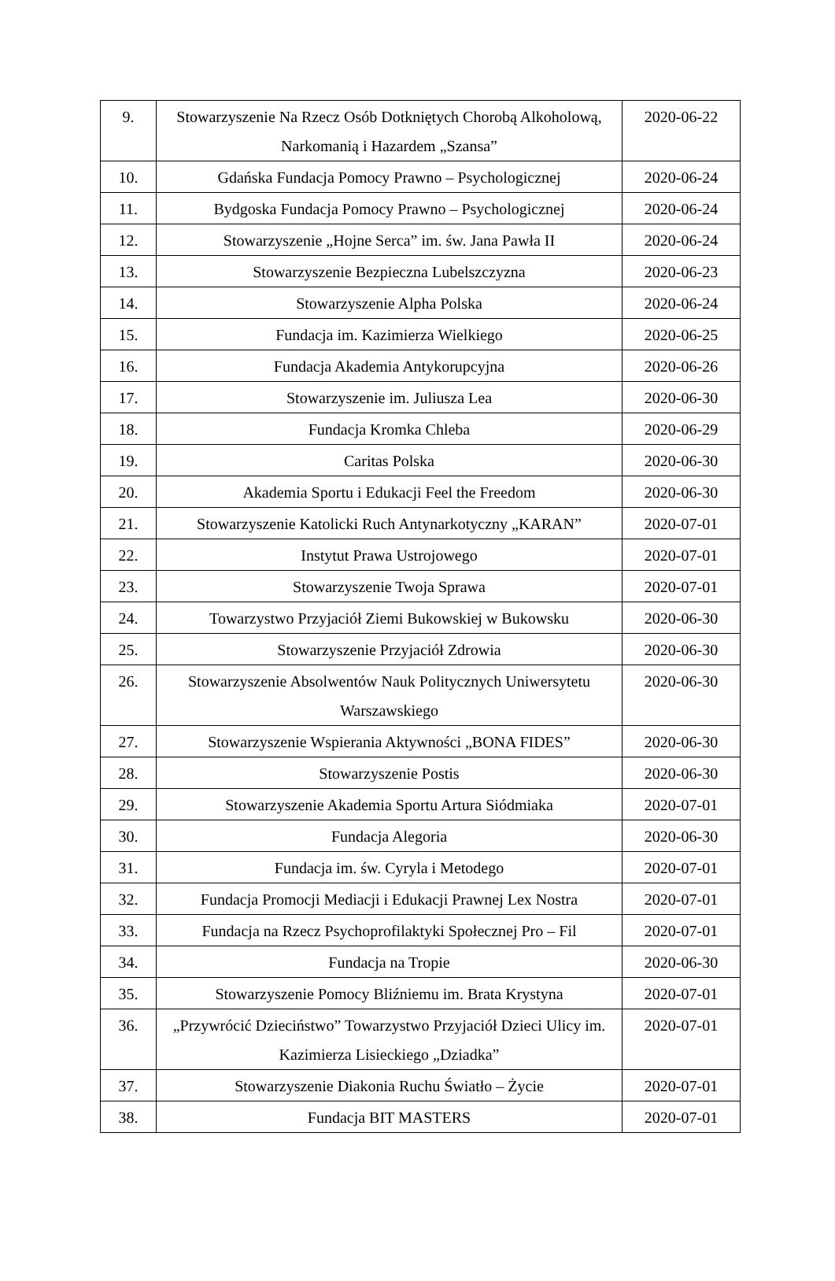| 9. | Stowarzyszenie Na Rzecz Osób Dotkniętych Chorobą Alkoholową, Narkomanią i Hazardem „Szansa” | 2020-06-22 |
| 10. | Gdańska Fundacja Pomocy Prawno – Psychologicznej | 2020-06-24 |
| 11. | Bydgoska Fundacja Pomocy Prawno – Psychologicznej | 2020-06-24 |
| 12. | Stowarzyszenie „Hojne Serca” im. św. Jana Pawła II | 2020-06-24 |
| 13. | Stowarzyszenie Bezpieczna Lubelszczyzna | 2020-06-23 |
| 14. | Stowarzyszenie Alpha Polska | 2020-06-24 |
| 15. | Fundacja im. Kazimierza Wielkiego | 2020-06-25 |
| 16. | Fundacja Akademia Antykorupcyjna | 2020-06-26 |
| 17. | Stowarzyszenie im. Juliusza Lea | 2020-06-30 |
| 18. | Fundacja Kromka Chleba | 2020-06-29 |
| 19. | Caritas Polska | 2020-06-30 |
| 20. | Akademia Sportu i Edukacji Feel the Freedom | 2020-06-30 |
| 21. | Stowarzyszenie Katolicki Ruch Antynarkotyczny „KARAN” | 2020-07-01 |
| 22. | Instytut Prawa Ustrojowego | 2020-07-01 |
| 23. | Stowarzyszenie Twoja Sprawa | 2020-07-01 |
| 24. | Towarzystwo Przyjaciół Ziemi Bukowskiej w Bukowsku | 2020-06-30 |
| 25. | Stowarzyszenie Przyjaciół Zdrowia | 2020-06-30 |
| 26. | Stowarzyszenie Absolwentów Nauk Politycznych Uniwersytetu Warszawskiego | 2020-06-30 |
| 27. | Stowarzyszenie Wspierania Aktywności „BONA FIDES” | 2020-06-30 |
| 28. | Stowarzyszenie Postis | 2020-06-30 |
| 29. | Stowarzyszenie Akademia Sportu Artura Siódmiaka | 2020-07-01 |
| 30. | Fundacja Alegoria | 2020-06-30 |
| 31. | Fundacja im. św. Cyryla i Metodego | 2020-07-01 |
| 32. | Fundacja Promocji Mediacji i Edukacji Prawnej Lex Nostra | 2020-07-01 |
| 33. | Fundacja na Rzecz Psychoprofilaktyki Społecznej Pro – Fil | 2020-07-01 |
| 34. | Fundacja na Tropie | 2020-06-30 |
| 35. | Stowarzyszenie Pomocy Bliźniemu im. Brata Krystyna | 2020-07-01 |
| 36. | „Przywrócić Dzieciństwo” Towarzystwo Przyjaciół Dzieci Ulicy im. Kazimierza Lisieckiego „Dziadka” | 2020-07-01 |
| 37. | Stowarzyszenie Diakonia Ruchu Światło – Życie | 2020-07-01 |
| 38. | Fundacja BIT MASTERS | 2020-07-01 |